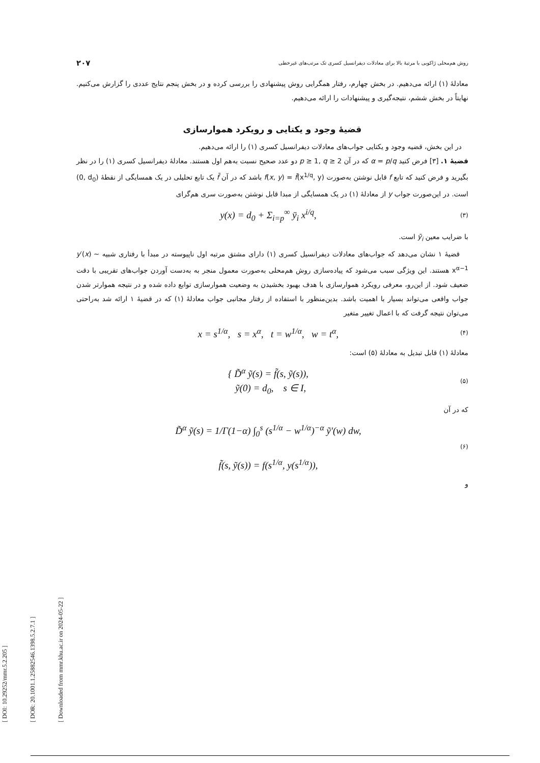[ DOI: 10.29252/mmr.5.2.205 ]
[ DOR: 20.1001.1.25882546.1398.5.2.7.1 ]
[ Downloaded from mmr.khu.ac.ir on 2024-05-22 ]
روش هم‌محلی ژاکوبی با مرتبهٔ بالا برای معادلات دیفرانسیل کسری تک مرتب‌های غیرخطی ۲۰۷
معادلهٔ (۱) ارائه می‌دهیم. در بخش چهارم، رفتار همگرایی روش پیشنهادی را بررسی کرده و در بخش پنجم نتایج عددی را گزارش می‌کنیم. نهایتاً در بخش ششم، نتیجه‌گیری و پیشنهادات را ارائه می‌دهیم.
قضیهٔ وجود و یکتایی و رویکرد هموارسازی
در این بخش، قضیه وجود و یکتایی جواب‌های معادلات دیفرانسیل کسری (۱) را ارائه می‌دهیم.
قضیهٔ ۱. [۳] فرض کنید α = p/q که در آن p ≥ 1, q ≥ 2 دو عدد صحیح نسبت به‌هم اول هستند. معادلهٔ دیفرانسیل کسری (۱) را در نظر بگیرید و فرض کنید که تابع f قابل نوشتن به‌صورت f(x, y) = f̄(x<sup>1/q</sup>, y) باشد که در آن f̄ یک تابع تحلیلی در یک همسایگی از نقطهٔ (0, d<sub>0</sub>) است. در این‌صورت جواب y از معادلهٔ (۱) در یک همسایگی از مبدا قابل نوشتن به‌صورت سری هم‌گرای
y(x) = d<sub>0</sub> + Σ<sub>i=p</sub><sup>∞</sup> ȳ<sub>i</sub> x<sup>i/q</sup>, (۳)
با ضرایب معین ȳ<sub>i</sub> است.
قضیهٔ ۱ نشان می‌دهد که جواب‌های معادلات دیفرانسیل کسری (۱) دارای مشتق مرتبه اول ناپیوسته در مبدأ با رفتاری شبیه y′(x) ~ x<sup>α−1</sup> هستند. این ویژگی سبب می‌شود که پیاده‌سازی روش هم‌محلی به‌صورت معمول منجر به به‌دست آوردن جواب‌های تقریبی با دقت ضعیف شود. از این‌رو، معرفی رویکرد هموارسازی با هدف بهبود بخشیدن به وضعیت هموارسازی توابع داده شده و در نتیجه هموارتر شدن جواب واقعی می‌تواند بسیار با اهمیت باشد. بدین‌منظور با استفاده از رفتار مجانبی جواب معادلهٔ (۱) که در قضیهٔ ۱ ارائه شد به‌راحتی می‌توان نتیجه گرفت که با اعمال تغییر متغیر
x = s<sup>1/α</sup>, s = x<sup>α</sup>, t = w<sup>1/α</sup>, w = t<sup>α</sup>, (۴)
معادلهٔ (۱) قابل تبدیل به معادلهٔ (۵) است:
{ D̃<sup>α</sup> ỹ(s) = f̃(s, ỹ(s)),
ỹ(0) = d<sub>0</sub>, s ∈ I, (۵)
که در آن
D̃<sup>α</sup> ỹ(s) = 1/Γ(1−α) ∫<sub>0</sub><sup>s</sup> (s<sup>1/α</sup> − w<sup>1/α</sup>)<sup>−α</sup> ỹ′(w) dw,
f̃(s, ỹ(s)) = f(s<sup>1/α</sup>, y(s<sup>1/α</sup>)), (۶)
و